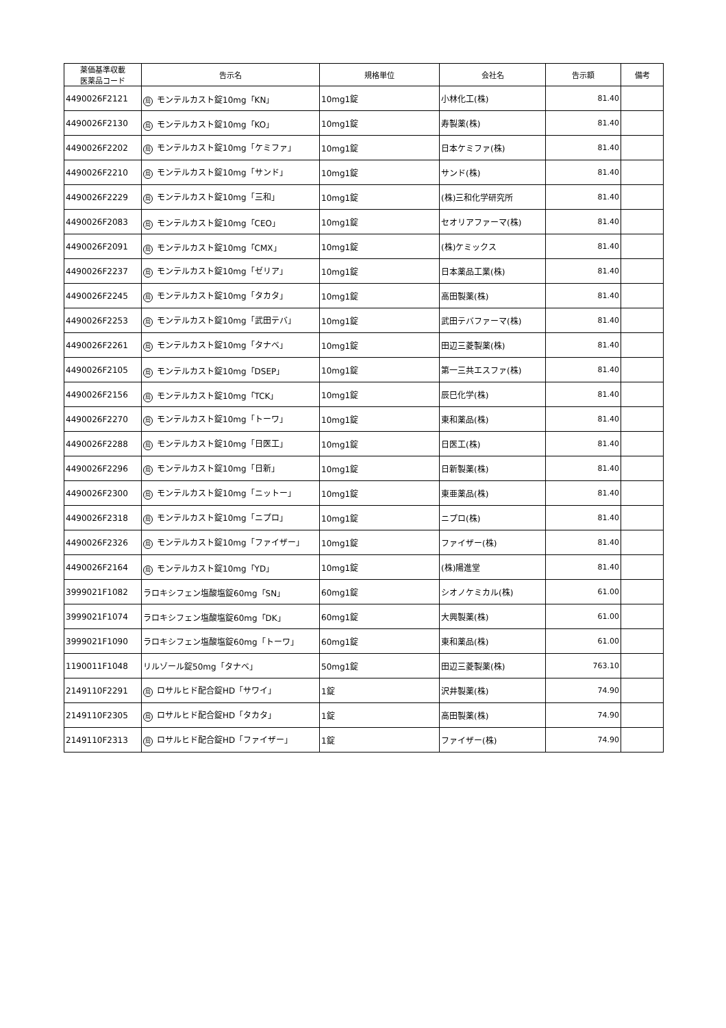| 薬価基準収載 医薬品コード | 告示名 | 規格単位 | 会社名 | 告示額 | 備考 |
| --- | --- | --- | --- | --- | --- |
| 4490026F2121 | 局 モンテルカスト錠10mg「KN」 | 10mg1錠 | 小林化工(株) | 81.40 | |
| 4490026F2130 | 局 モンテルカスト錠10mg「KO」 | 10mg1錠 | 寿製薬(株) | 81.40 | |
| 4490026F2202 | 局 モンテルカスト錠10mg「ケミファ」 | 10mg1錠 | 日本ケミファ(株) | 81.40 | |
| 4490026F2210 | 局 モンテルカスト錠10mg「サンド」 | 10mg1錠 | サンド(株) | 81.40 | |
| 4490026F2229 | 局 モンテルカスト錠10mg「三和」 | 10mg1錠 | (株)三和化学研究所 | 81.40 | |
| 4490026F2083 | 局 モンテルカスト錠10mg「CEO」 | 10mg1錠 | セオリアファーマ(株) | 81.40 | |
| 4490026F2091 | 局 モンテルカスト錠10mg「CMX」 | 10mg1錠 | (株)ケミックス | 81.40 | |
| 4490026F2237 | 局 モンテルカスト錠10mg「ゼリア」 | 10mg1錠 | 日本薬品工業(株) | 81.40 | |
| 4490026F2245 | 局 モンテルカスト錠10mg「タカタ」 | 10mg1錠 | 高田製薬(株) | 81.40 | |
| 4490026F2253 | 局 モンテルカスト錠10mg「武田テバ」 | 10mg1錠 | 武田テバファーマ(株) | 81.40 | |
| 4490026F2261 | 局 モンテルカスト錠10mg「タナベ」 | 10mg1錠 | 田辺三菱製薬(株) | 81.40 | |
| 4490026F2105 | 局 モンテルカスト錠10mg「DSEP」 | 10mg1錠 | 第一三共エスファ(株) | 81.40 | |
| 4490026F2156 | 局 モンテルカスト錠10mg「TCK」 | 10mg1錠 | 辰巳化学(株) | 81.40 | |
| 4490026F2270 | 局 モンテルカスト錠10mg「トーワ」 | 10mg1錠 | 東和薬品(株) | 81.40 | |
| 4490026F2288 | 局 モンテルカスト錠10mg「日医工」 | 10mg1錠 | 日医工(株) | 81.40 | |
| 4490026F2296 | 局 モンテルカスト錠10mg「日新」 | 10mg1錠 | 日新製薬(株) | 81.40 | |
| 4490026F2300 | 局 モンテルカスト錠10mg「ニットー」 | 10mg1錠 | 東亜薬品(株) | 81.40 | |
| 4490026F2318 | 局 モンテルカスト錠10mg「ニプロ」 | 10mg1錠 | ニプロ(株) | 81.40 | |
| 4490026F2326 | 局 モンテルカスト錠10mg「ファイザー」 | 10mg1錠 | ファイザー(株) | 81.40 | |
| 4490026F2164 | 局 モンテルカスト錠10mg「YD」 | 10mg1錠 | (株)陽進堂 | 81.40 | |
| 3999021F1082 | ラロキシフェン塩酸塩錠60mg「SN」 | 60mg1錠 | シオノケミカル(株) | 61.00 | |
| 3999021F1074 | ラロキシフェン塩酸塩錠60mg「DK」 | 60mg1錠 | 大興製薬(株) | 61.00 | |
| 3999021F1090 | ラロキシフェン塩酸塩錠60mg「トーワ」 | 60mg1錠 | 東和薬品(株) | 61.00 | |
| 1190011F1048 | リルゾール錠50mg「タナベ」 | 50mg1錠 | 田辺三菱製薬(株) | 763.10 | |
| 2149110F2291 | 局 ロサルヒド配合錠HD「サワイ」 | 1錠 | 沢井製薬(株) | 74.90 | |
| 2149110F2305 | 局 ロサルヒド配合錠HD「タカタ」 | 1錠 | 高田製薬(株) | 74.90 | |
| 2149110F2313 | 局 ロサルヒド配合錠HD「ファイザー」 | 1錠 | ファイザー(株) | 74.90 | |